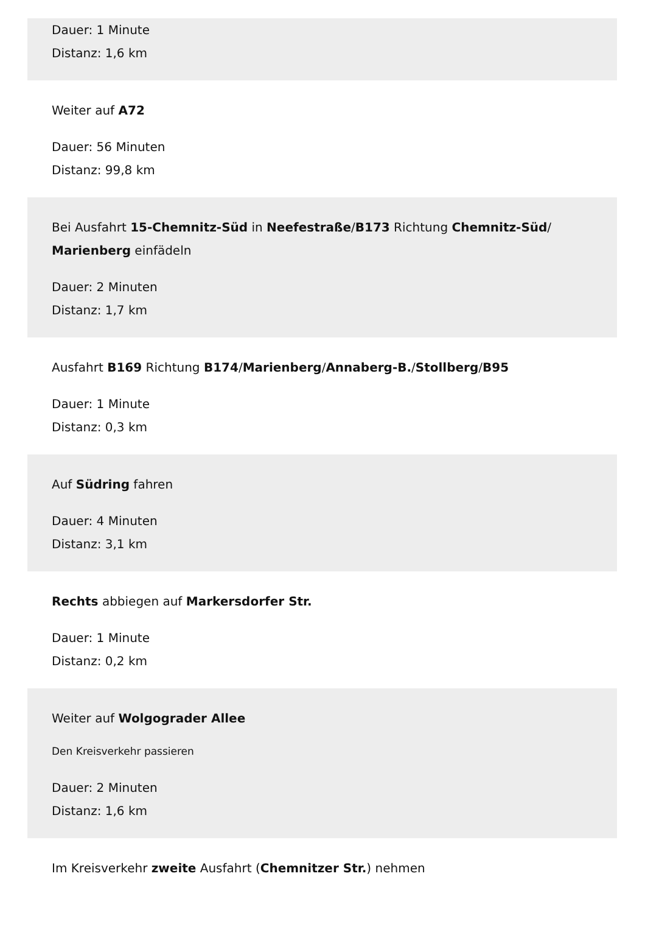Dauer: 1 Minute
Distanz: 1,6 km
Weiter auf A72
Dauer: 56 Minuten
Distanz: 99,8 km
Bei Ausfahrt 15-Chemnitz-Süd in Neefestraße/B173 Richtung Chemnitz-Süd/ Marienberg einfädeln
Dauer: 2 Minuten
Distanz: 1,7 km
Ausfahrt B169 Richtung B174/Marienberg/Annaberg-B./Stollberg/B95
Dauer: 1 Minute
Distanz: 0,3 km
Auf Südring fahren
Dauer: 4 Minuten
Distanz: 3,1 km
Rechts abbiegen auf Markersdorfer Str.
Dauer: 1 Minute
Distanz: 0,2 km
Weiter auf Wolgograder Allee
Den Kreisverkehr passieren
Dauer: 2 Minuten
Distanz: 1,6 km
Im Kreisverkehr zweite Ausfahrt (Chemnitzer Str.) nehmen